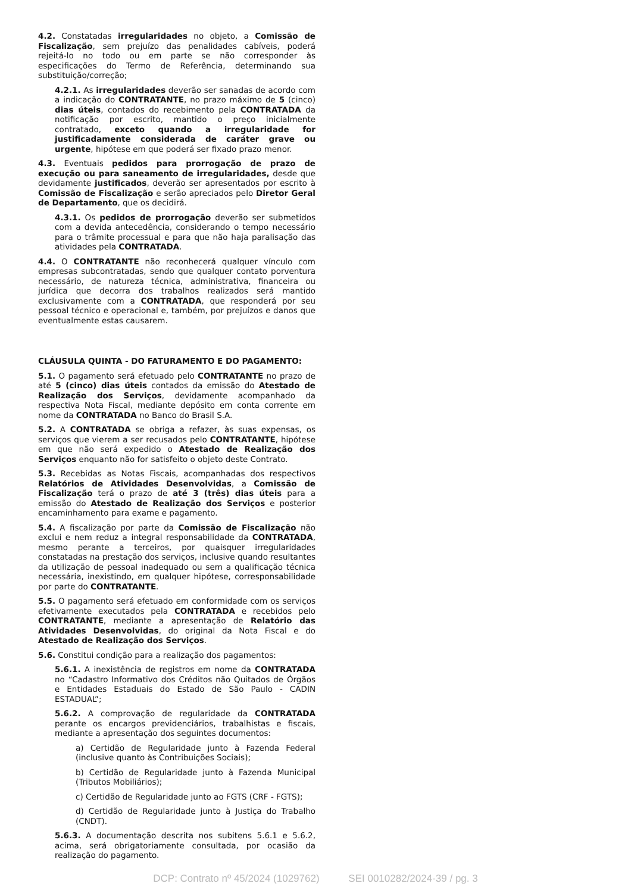4.2. Constatadas irregularidades no objeto, a Comissão de Fiscalização, sem prejuízo das penalidades cabíveis, poderá rejeitá-lo no todo ou em parte se não corresponder às especificações do Termo de Referência, determinando sua substituição/correção;
4.2.1. As irregularidades deverão ser sanadas de acordo com a indicação do CONTRATANTE, no prazo máximo de 5 (cinco) dias úteis, contados do recebimento pela CONTRATADA da notificação por escrito, mantido o preço inicialmente contratado, exceto quando a irregularidade for justificadamente considerada de caráter grave ou urgente, hipótese em que poderá ser fixado prazo menor.
4.3. Eventuais pedidos para prorrogação de prazo de execução ou para saneamento de irregularidades, desde que devidamente justificados, deverão ser apresentados por escrito à Comissão de Fiscalização e serão apreciados pelo Diretor Geral de Departamento, que os decidirá.
4.3.1. Os pedidos de prorrogação deverão ser submetidos com a devida antecedência, considerando o tempo necessário para o trâmite processual e para que não haja paralisação das atividades pela CONTRATADA.
4.4. O CONTRATANTE não reconhecerá qualquer vínculo com empresas subcontratadas, sendo que qualquer contato porventura necessário, de natureza técnica, administrativa, financeira ou jurídica que decorra dos trabalhos realizados será mantido exclusivamente com a CONTRATADA, que responderá por seu pessoal técnico e operacional e, também, por prejuízos e danos que eventualmente estas causarem.
CLÁUSULA QUINTA - DO FATURAMENTO E DO PAGAMENTO:
5.1. O pagamento será efetuado pelo CONTRATANTE no prazo de até 5 (cinco) dias úteis contados da emissão do Atestado de Realização dos Serviços, devidamente acompanhado da respectiva Nota Fiscal, mediante depósito em conta corrente em nome da CONTRATADA no Banco do Brasil S.A.
5.2. A CONTRATADA se obriga a refazer, às suas expensas, os serviços que vierem a ser recusados pelo CONTRATANTE, hipótese em que não será expedido o Atestado de Realização dos Serviços enquanto não for satisfeito o objeto deste Contrato.
5.3. Recebidas as Notas Fiscais, acompanhadas dos respectivos Relatórios de Atividades Desenvolvidas, a Comissão de Fiscalização terá o prazo de até 3 (três) dias úteis para a emissão do Atestado de Realização dos Serviços e posterior encaminhamento para exame e pagamento.
5.4. A fiscalização por parte da Comissão de Fiscalização não exclui e nem reduz a integral responsabilidade da CONTRATADA, mesmo perante a terceiros, por quaisquer irregularidades constatadas na prestação dos serviços, inclusive quando resultantes da utilização de pessoal inadequado ou sem a qualificação técnica necessária, inexistindo, em qualquer hipótese, corresponsabilidade por parte do CONTRATANTE.
5.5. O pagamento será efetuado em conformidade com os serviços efetivamente executados pela CONTRATADA e recebidos pelo CONTRATANTE, mediante a apresentação de Relatório das Atividades Desenvolvidas, do original da Nota Fiscal e do Atestado de Realização dos Serviços.
5.6. Constitui condição para a realização dos pagamentos:
5.6.1. A inexistência de registros em nome da CONTRATADA no “Cadastro Informativo dos Créditos não Quitados de Órgãos e Entidades Estaduais do Estado de São Paulo - CADIN ESTADUAL”;
5.6.2. A comprovação de regularidade da CONTRATADA perante os encargos previdenciários, trabalhistas e fiscais, mediante a apresentação dos seguintes documentos:
a) Certidão de Regularidade junto à Fazenda Federal (inclusive quanto às Contribuições Sociais);
b) Certidão de Regularidade junto à Fazenda Municipal (Tributos Mobiliários);
c) Certidão de Regularidade junto ao FGTS (CRF - FGTS);
d) Certidão de Regularidade junto à Justiça do Trabalho (CNDT).
5.6.3. A documentação descrita nos subitens 5.6.1 e 5.6.2, acima, será obrigatoriamente consultada, por ocasião da realização do pagamento.
DCP: Contrato nº 45/2024 (1029762) SEI 0010282/2024-39 / pg. 3